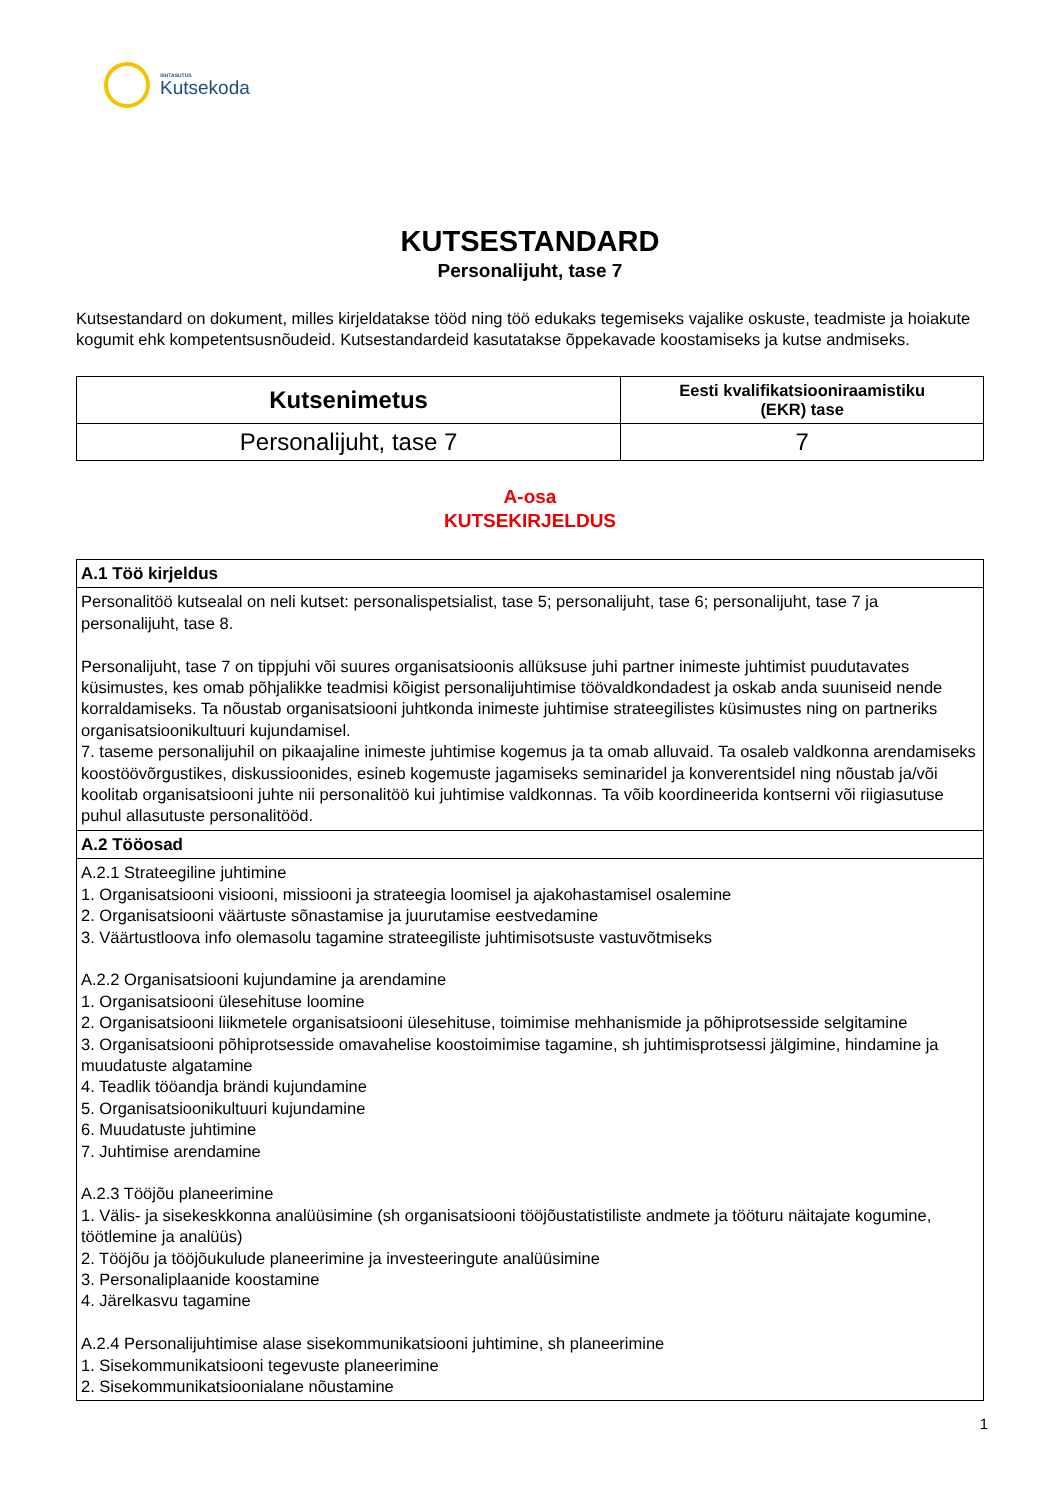SIHTASUTUS
Kutsekoda
KUTSESTANDARD
Personalijuht, tase 7
Kutsestandard on dokument, milles kirjeldatakse tööd ning töö edukaks tegemiseks vajalike oskuste, teadmiste ja hoiakute kogumit ehk kompetentsusnõudeid. Kutsestandardeid kasutatakse õppekavade koostamiseks ja kutse andmiseks.
| Kutsenimetus | Eesti kvalifikatsiooniraamistiku (EKR) tase |
| --- | --- |
| Personalijuht, tase 7 | 7 |
A-osa
KUTSEKIRJELDUS
| A.1 Töö kirjeldus |
| Personalitöö kutsealal on neli kutset: personalispetsialist, tase 5; personalijuht, tase 6; personalijuht, tase 7 ja personalijuht, tase 8. Personalijuht, tase 7 on tippjuhi või suures organisatsioonis allüksuse juhi partner inimeste juhtimist puudutavates küsimustes, kes omab põhjalikke teadmisi kõigist personalijuhtimise töövaldkondadest ja oskab anda suuniseid nende korraldamiseks. Ta nõustab organisatsiooni juhtkonda inimeste juhtimise strateegilistes küsimustes ning on partneriks organisatsioonikultuuri kujundamisel. 7. taseme personalijuhil on pikaajaline inimeste juhtimise kogemus ja ta omab alluvaid. Ta osaleb valdkonna arendamiseks koostöövõrgustikes, diskussioonides, esineb kogemuste jagamiseks seminaridel ja konverentsidel ning nõustab ja/või koolitab organisatsiooni juhte nii personalitöö kui juhtimise valdkonnas. Ta võib koordineerida kontserni või riigiasutuse puhul allasutuste personalitööd. |
| A.2 Tööosad |
| A.2.1 Strateegiline juhtimine 1. Organisatsiooni visiooni, missiooni ja strateegia loomisel ja ajakohastamisel osalemine 2. Organisatsiooni väärtuste sõnastamise ja juurutamise eestvedamine 3. Väärtustloova info olemasolu tagamine strateegiliste juhtimisotsuste vastuvõtmiseks A.2.2 Organisatsiooni kujundamine ja arendamine 1. Organisatsiooni ülesehituse loomine 2. Organisatsiooni liikmetele organisatsiooni ülesehituse, toimimise mehhanismide ja põhiprotsesside selgitamine 3. Organisatsiooni põhiprotsesside omavahelise koostoimimise tagamine, sh juhtimisprotsessi jälgimine, hindamine ja muudatuste algatamine 4. Teadlik tööandja brändi kujundamine 5. Organisatsioonikultuuri kujundamine 6. Muudatuste juhtimine 7. Juhtimise arendamine A.2.3 Tööjõu planeerimine 1. Välis- ja sisekeskkonna analüüsimine (sh organisatsiooni tööjõustatistiliste andmete ja tööturu näitajate kogumine, töötlemine ja analüüs) 2. Tööjõu ja tööjõukulude planeerimine ja investeeringute analüüsimine 3. Personaliplaanide koostamine 4. Järelkasvu tagamine A.2.4 Personalijuhtimise alase sisekommunikatsiooni juhtimine, sh planeerimine 1. Sisekommunikatsiooni tegevuste planeerimine 2. Sisekommunikatsioonialane nõustamine |
1